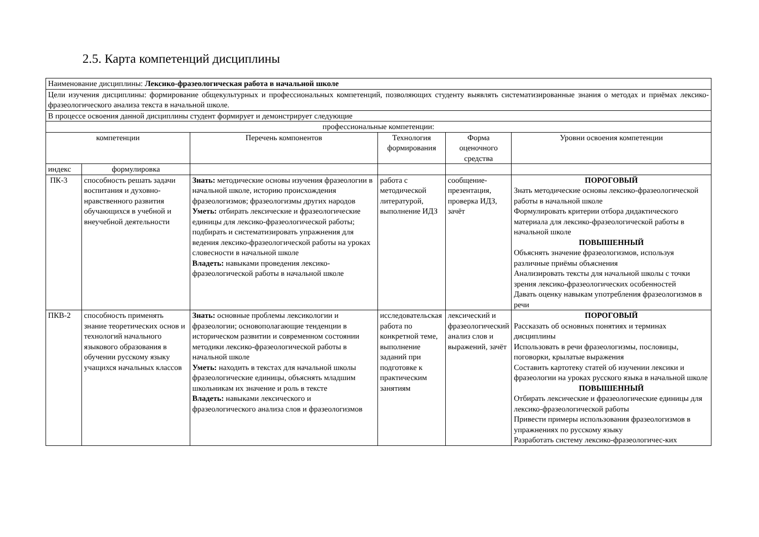2.5. Карта компетенций дисциплины
| Наименование дисциплины: Лексико-фразеологическая работа в начальной школе | | | | | |
| Цели изучения дисциплины: формирование общекультурных и профессиональных компетенций, позволяющих студенту выявлять систематизированные знания о методах и приёмах лексико-фразеологического анализа текста в начальной школе. | | | | | |
| В процессе освоения данной дисциплины студент формирует и демонстрирует следующие | | | | | |
| профессиональные компетенции: | | | | | |
| компетенции | | Перечень компонентов | Технология формирования | Форма оценочного средства | Уровни освоения компетенции |
| индекс | формулировка | | | | |
| ПК-3 | способность решать задачи воспитания и духовно-нравственного развития обучающихся в учебной и внеучебной деятельности | Знать: методические основы изучения фразеологии в начальной школе, историю происхождения фразеологизмов; фразеологизмы других народов Уметь: отбирать лексические и фразеологические единицы для лексико-фразеологической работы; подбирать и систематизировать упражнения для ведения лексико-фразеологической работы на уроках словесности в начальной школе Владеть: навыками проведения лексико-фразеологической работы в начальной школе | работа с методической литературой, выполнение ИДЗ | сообщение-презентация, проверка ИДЗ, зачёт | ПОРОГОВЫЙ Знать методические основы лексико-фразеологической работы в начальной школе Формулировать критерии отбора дидактического материала для лексико-фразеологической работы в начальной школе ПОВЫШЕННЫЙ Объяснять значение фразеологизмов, используя различные приёмы объяснения Анализировать тексты для начальной школы с точки зрения лексико-фразеологических особенностей Давать оценку навыкам употребления фразеологизмов в речи |
| ПКВ-2 | способность применять знание теоретических основ и технологий начального языкового образования в обучении русскому языку учащихся начальных классов | Знать: основные проблемы лексикологии и фразеологии; основополагающие тенденции в историческом развитии и современном состоянии методики лексико-фразеологической работы в начальной школе Уметь: находить в текстах для начальной школы фразеологические единицы, объяснять младшим школьникам их значение и роль в тексте Владеть: навыками лексического и фразеологического анализа слов и фразеологизмов | исследовательская работа по конкретной теме, выполнение заданий при подготовке к практическим занятиям | лексический и фразеологический анализ слов и выражений, зачёт | ПОРОГОВЫЙ Рассказать об основных понятиях и терминах дисциплины Использовать в речи фразеологизмы, пословицы, поговорки, крылатые выражения Составить картотеку статей об изучении лексики и фразеологии на уроках русского языка в начальной школе ПОВЫШЕННЫЙ Отбирать лексические и фразеологические единицы для лексико-фразеологической работы Привести примеры использования фразеологизмов в упражнениях по русскому языку Разработать систему лексико-фразеологичес-ких |